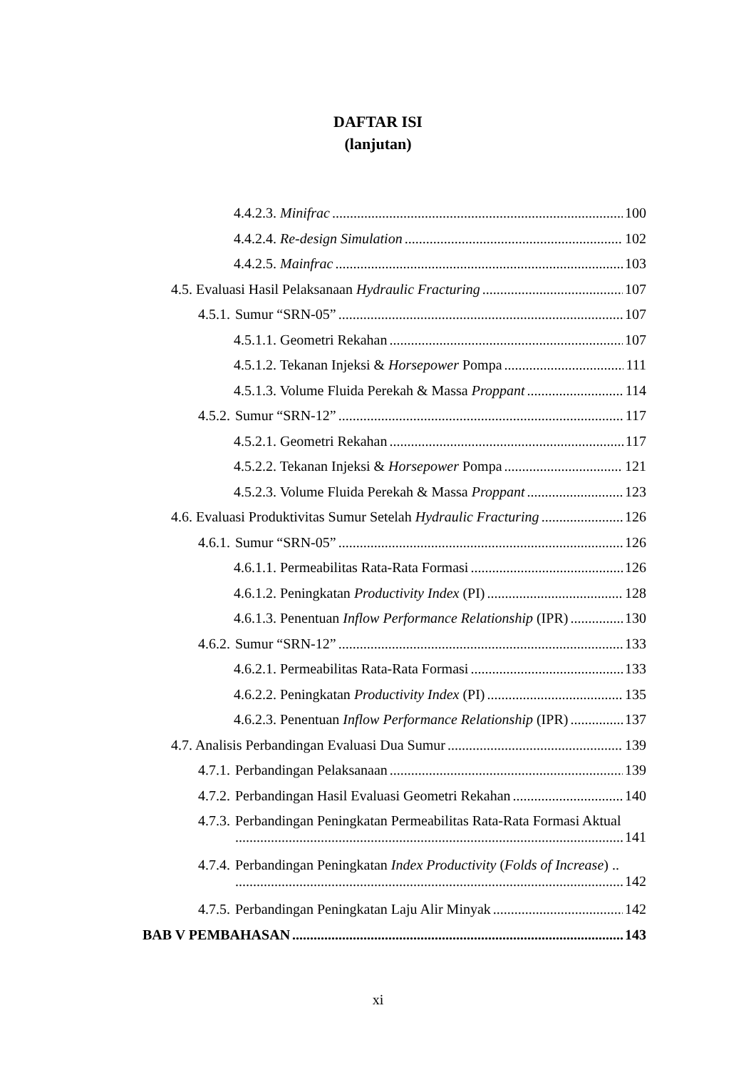DAFTAR ISI
(lanjutan)
4.4.2.3. Minifrac 100
4.4.2.4. Re-design Simulation 102
4.4.2.5. Mainfrac 103
4.5. Evaluasi Hasil Pelaksanaan Hydraulic Fracturing 107
4.5.1. Sumur “SRN-05” 107
4.5.1.1. Geometri Rekahan 107
4.5.1.2. Tekanan Injeksi & Horsepower Pompa 111
4.5.1.3. Volume Fluida Perekah & Massa Proppant 114
4.5.2. Sumur “SRN-12” 117
4.5.2.1. Geometri Rekahan 117
4.5.2.2. Tekanan Injeksi & Horsepower Pompa 121
4.5.2.3. Volume Fluida Perekah & Massa Proppant 123
4.6. Evaluasi Produktivitas Sumur Setelah Hydraulic Fracturing 126
4.6.1. Sumur “SRN-05” 126
4.6.1.1. Permeabilitas Rata-Rata Formasi 126
4.6.1.2. Peningkatan Productivity Index (PI) 128
4.6.1.3. Penentuan Inflow Performance Relationship (IPR) 130
4.6.2. Sumur “SRN-12” 133
4.6.2.1. Permeabilitas Rata-Rata Formasi 133
4.6.2.2. Peningkatan Productivity Index (PI) 135
4.6.2.3. Penentuan Inflow Performance Relationship (IPR) 137
4.7. Analisis Perbandingan Evaluasi Dua Sumur 139
4.7.1. Perbandingan Pelaksanaan 139
4.7.2. Perbandingan Hasil Evaluasi Geometri Rekahan 140
4.7.3. Perbandingan Peningkatan Permeabilitas Rata-Rata Formasi Aktual
141
4.7.4. Perbandingan Peningkatan Index Productivity (Folds of Increase) ..
142
4.7.5. Perbandingan Peningkatan Laju Alir Minyak 142
BAB V PEMBAHASAN 143
xi